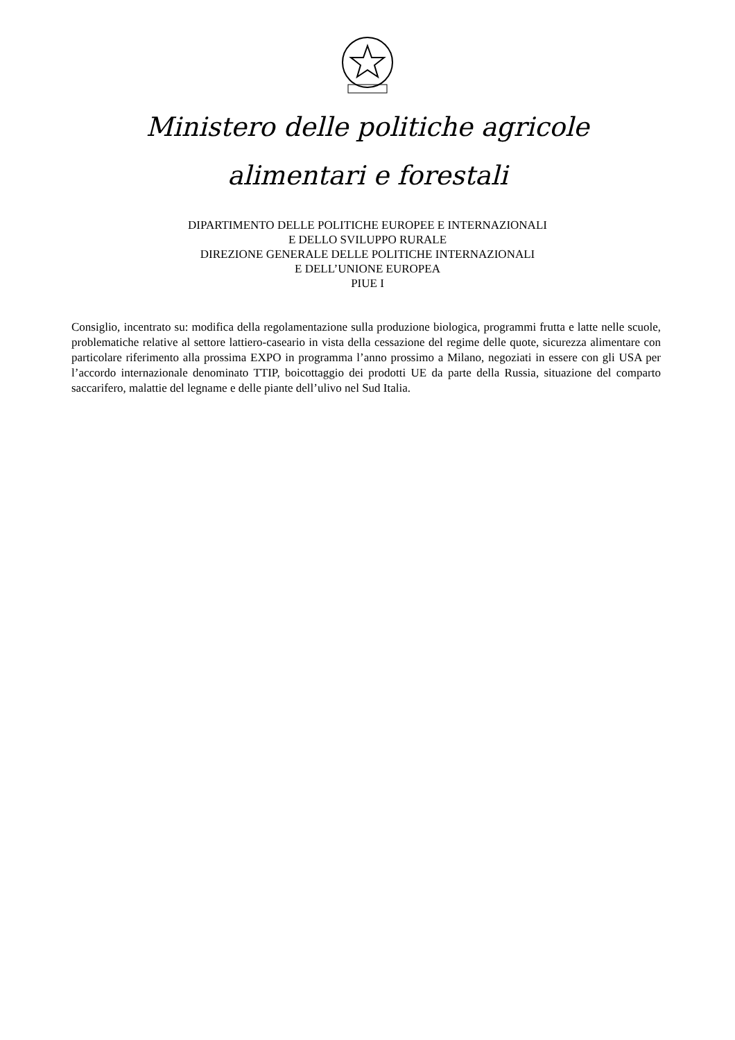Ministero delle politiche agricole
alimentari e forestali
DIPARTIMENTO DELLE POLITICHE EUROPEE E INTERNAZIONALI
E DELLO SVILUPPO RURALE
DIREZIONE GENERALE DELLE POLITICHE INTERNAZIONALI
E DELL’UNIONE EUROPEA
PIUE I
Consiglio, incentrato su: modifica della regolamentazione sulla produzione biologica, programmi frutta e latte nelle scuole, problematiche relative al settore lattiero-caseario in vista della cessazione del regime delle quote, sicurezza alimentare con particolare riferimento alla prossima EXPO in programma l’anno prossimo a Milano, negoziati in essere con gli USA per l’accordo internazionale denominato TTIP, boicottaggio dei prodotti UE da parte della Russia, situazione del comparto saccarifero, malattie del legname e delle piante dell’ulivo nel Sud Italia.